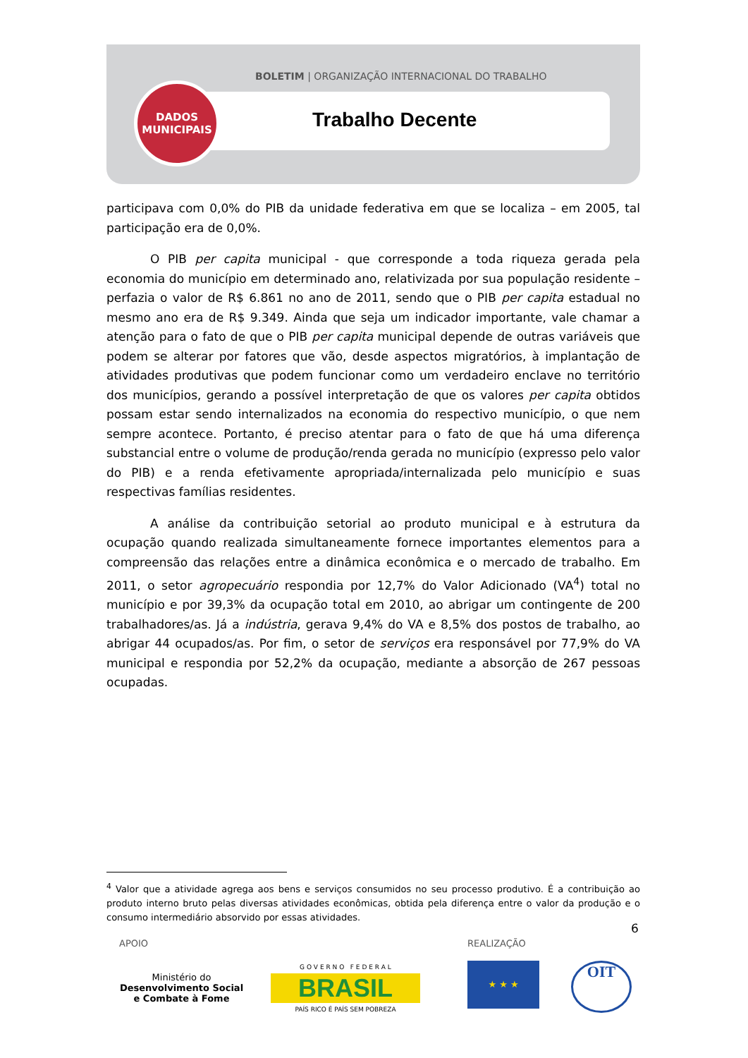BOLETIM | ORGANIZAÇÃO INTERNACIONAL DO TRABALHO
DADOS
MUNICIPAIS
Trabalho Decente
participava com 0,0% do PIB da unidade federativa em que se localiza – em 2005, tal participação era de 0,0%.
O PIB per capita municipal - que corresponde a toda riqueza gerada pela economia do município em determinado ano, relativizada por sua população residente – perfazia o valor de R$ 6.861 no ano de 2011, sendo que o PIB per capita estadual no mesmo ano era de R$ 9.349. Ainda que seja um indicador importante, vale chamar a atenção para o fato de que o PIB per capita municipal depende de outras variáveis que podem se alterar por fatores que vão, desde aspectos migratórios, à implantação de atividades produtivas que podem funcionar como um verdadeiro enclave no território dos municípios, gerando a possível interpretação de que os valores per capita obtidos possam estar sendo internalizados na economia do respectivo município, o que nem sempre acontece. Portanto, é preciso atentar para o fato de que há uma diferença substancial entre o volume de produção/renda gerada no município (expresso pelo valor do PIB) e a renda efetivamente apropriada/internalizada pelo município e suas respectivas famílias residentes.
A análise da contribuição setorial ao produto municipal e à estrutura da ocupação quando realizada simultaneamente fornece importantes elementos para a compreensão das relações entre a dinâmica econômica e o mercado de trabalho. Em 2011, o setor agropecuário respondia por 12,7% do Valor Adicionado (VA<sup>4</sup>) total no município e por 39,3% da ocupação total em 2010, ao abrigar um contingente de 200 trabalhadores/as. Já a indústria, gerava 9,4% do VA e 8,5% dos postos de trabalho, ao abrigar 44 ocupados/as. Por fim, o setor de serviços era responsável por 77,9% do VA municipal e respondia por 52,2% da ocupação, mediante a absorção de 267 pessoas ocupadas.
<sup>4</sup> Valor que a atividade agrega aos bens e serviços consumidos no seu processo produtivo. É a contribuição ao produto interno bruto pelas diversas atividades econômicas, obtida pela diferença entre o valor da produção e o consumo intermediário absorvido por essas atividades.
6
APOIO REALIZAÇÃO
Ministério do
Desenvolvimento Social
e Combate à Fome
G O V E R N O F E D E R A L
BRASIL
PAÍS RICO É PAÍS SEM POBREZA
★ ★ ★ OIT